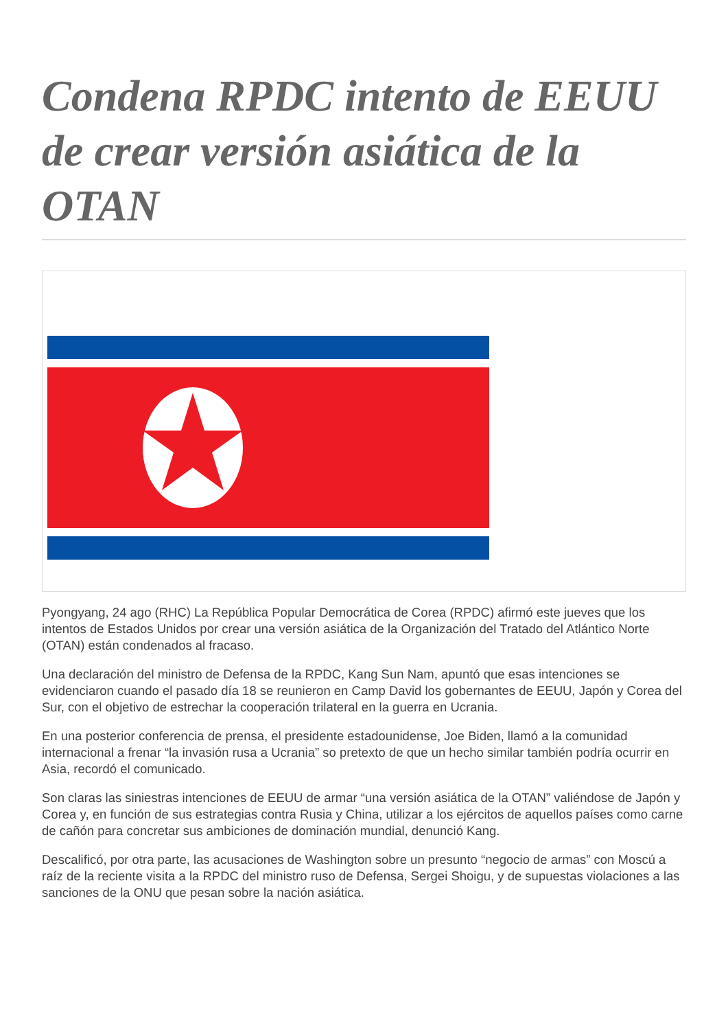Condena RPDC intento de EEUU de crear versión asiática de la OTAN
Pyongyang, 24 ago (RHC) La República Popular Democrática de Corea (RPDC) afirmó este jueves que los intentos de Estados Unidos por crear una versión asiática de la Organización del Tratado del Atlántico Norte (OTAN) están condenados al fracaso.
Una declaración del ministro de Defensa de la RPDC, Kang Sun Nam, apuntó que esas intenciones se evidenciaron cuando el pasado día 18 se reunieron en Camp David los gobernantes de EEUU, Japón y Corea del Sur, con el objetivo de estrechar la cooperación trilateral en la guerra en Ucrania.
En una posterior conferencia de prensa, el presidente estadounidense, Joe Biden, llamó a la comunidad internacional a frenar “la invasión rusa a Ucrania” so pretexto de que un hecho similar también podría ocurrir en Asia, recordó el comunicado.
Son claras las siniestras intenciones de EEUU de armar “una versión asiática de la OTAN” valiéndose de Japón y Corea y, en función de sus estrategias contra Rusia y China, utilizar a los ejércitos de aquellos países como carne de cañón para concretar sus ambiciones de dominación mundial, denunció Kang.
Descalificó, por otra parte, las acusaciones de Washington sobre un presunto “negocio de armas” con Moscú a raíz de la reciente visita a la RPDC del ministro ruso de Defensa, Sergei Shoigu, y de supuestas violaciones a las sanciones de la ONU que pesan sobre la nación asiática.